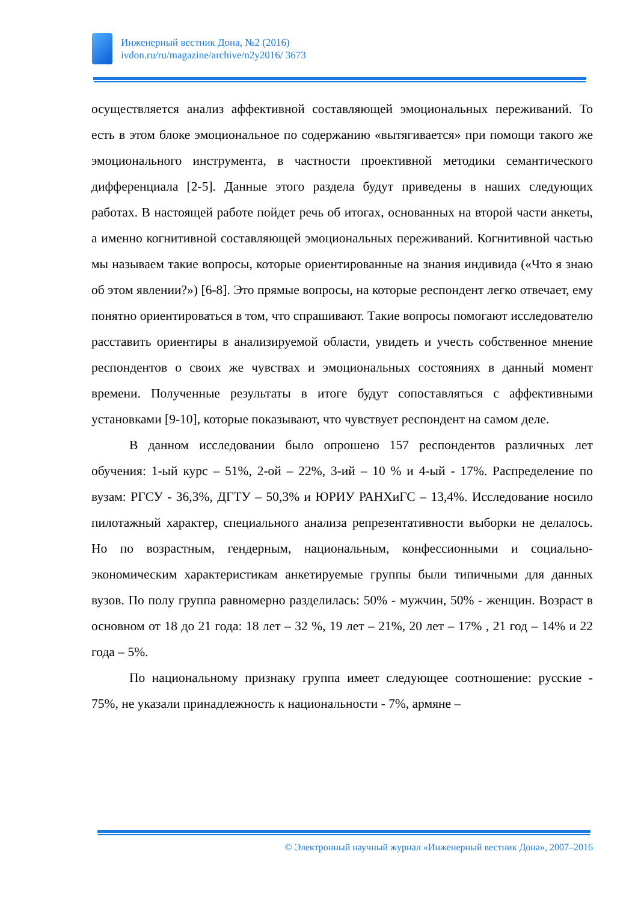Инженерный вестник Дона, №2 (2016)
ivdon.ru/ru/magazine/archive/n2y2016/ 3673
осуществляется анализ аффективной составляющей эмоциональных переживаний. То есть в этом блоке эмоциональное по содержанию «вытягивается» при помощи такого же эмоционального инструмента, в частности проективной методики семантического дифференциала [2-5]. Данные этого раздела будут приведены в наших следующих работах. В настоящей работе пойдет речь об итогах, основанных на второй части анкеты, а именно когнитивной составляющей эмоциональных переживаний. Когнитивной частью мы называем такие вопросы, которые ориентированные на знания индивида («Что я знаю об этом явлении?») [6-8]. Это прямые вопросы, на которые респондент легко отвечает, ему понятно ориентироваться в том, что спрашивают. Такие вопросы помогают исследователю расставить ориентиры в анализируемой области, увидеть и учесть собственное мнение респондентов о своих же чувствах и эмоциональных состояниях в данный момент времени. Полученные результаты в итоге будут сопоставляться с аффективными установками [9-10], которые показывают, что чувствует респондент на самом деле.
В данном исследовании было опрошено 157 респондентов различных лет обучения: 1-ый курс – 51%, 2-ой – 22%, 3-ий – 10 % и 4-ый - 17%. Распределение по вузам: РГСУ - 36,3%, ДГТУ – 50,3% и ЮРИУ РАНХиГС – 13,4%. Исследование носило пилотажный характер, специального анализа репрезентативности выборки не делалось. Но по возрастным, гендерным, национальным, конфессионными и социально-экономическим характеристикам анкетируемые группы были типичными для данных вузов. По полу группа равномерно разделилась: 50% - мужчин, 50% - женщин. Возраст в основном от 18 до 21 года: 18 лет – 32 %, 19 лет – 21%, 20 лет – 17% , 21 год – 14% и 22 года – 5%.
По национальному признаку группа имеет следующее соотношение: русские - 75%, не указали принадлежность к национальности - 7%, армяне –
© Электронный научный журнал «Инженерный вестник Дона», 2007–2016